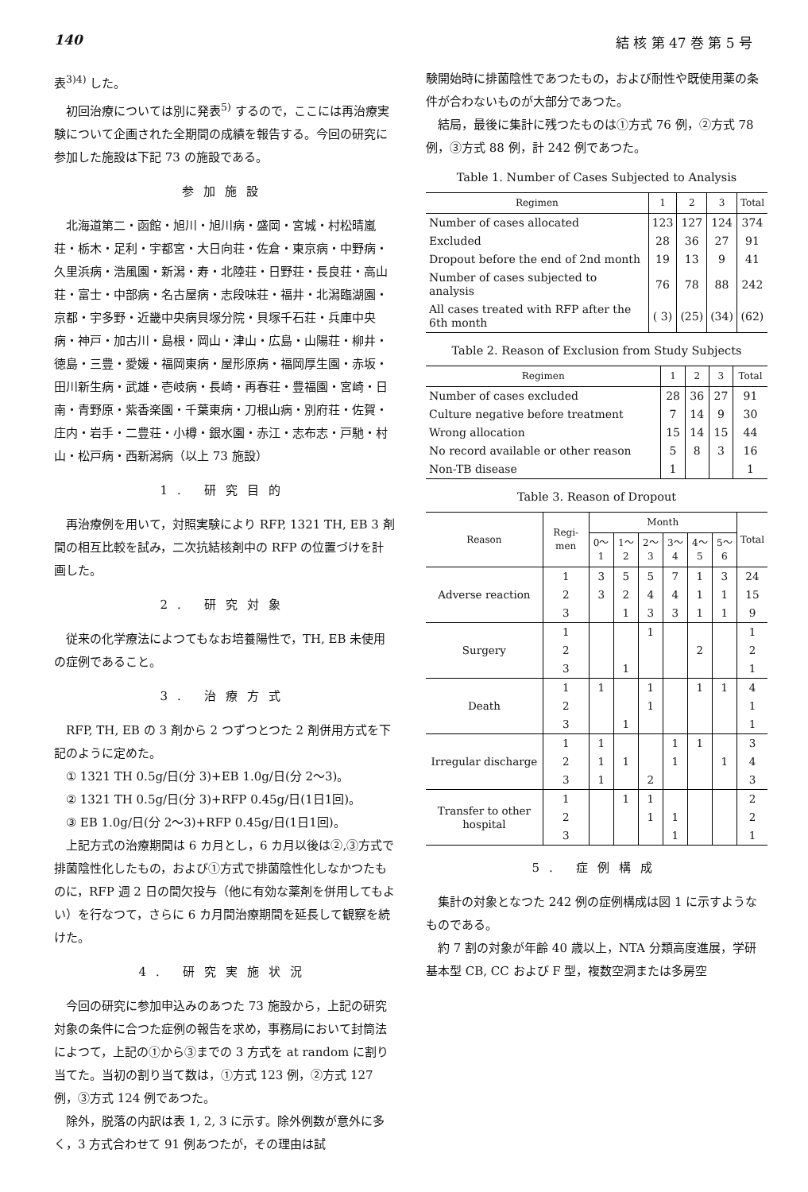140 結 核 第 47 巻 第 5 号
表<sup>3)4)</sup> した。
初回治療については別に発表<sup>5)</sup> するので，ここには再治療実験について企画された全期間の成績を報告する。今回の研究に参加した施設は下記 73 の施設である。
参加施設
北海道第二・函館・旭川・旭川病・盛岡・宮城・村松晴嵐荘・栃木・足利・宇都宮・大日向荘・佐倉・東京病・中野病・久里浜病・浩風園・新潟・寿・北陸荘・日野荘・長良荘・高山荘・富士・中部病・名古屋病・志段味荘・福井・北潟臨湖園・京都・宇多野・近畿中央病貝塚分院・貝塚千石荘・兵庫中央病・神戸・加古川・島根・岡山・津山・広島・山陽荘・柳井・徳島・三豊・愛媛・福岡東病・屋形原病・福岡厚生園・赤坂・田川新生病・武雄・壱岐病・長崎・再春荘・豊福園・宮崎・日南・青野原・紫香楽園・千葉東病・刀根山病・別府荘・佐賀・庄内・岩手・二豊荘・小樽・銀水園・赤江・志布志・戸馳・村山・松戸病・西新潟病（以上 73 施設）
1. 研究目的
再治療例を用いて，対照実験により RFP, 1321 TH, EB 3 剤間の相互比較を試み，二次抗結核剤中の RFP の位置づけを計画した。
2. 研究対象
従来の化学療法によつてもなお培養陽性で，TH, EB 未使用の症例であること。
3. 治療方式
RFP, TH, EB の 3 剤から 2 つずつとつた 2 剤併用方式を下記のように定めた。
① 1321 TH 0.5g/日(分 3)+EB 1.0g/日(分 2～3)。
② 1321 TH 0.5g/日(分 3)+RFP 0.45g/日(1日1回)。
③ EB 1.0g/日(分 2～3)+RFP 0.45g/日(1日1回)。
上記方式の治療期間は 6 カ月とし，6 カ月以後は②,③方式で排菌陰性化したもの，および①方式で排菌陰性化しなかつたものに，RFP 週 2 日の間欠投与（他に有効な薬剤を併用してもよい）を行なつて，さらに 6 カ月間治療期間を延長して観察を続けた。
4. 研究実施状況
今回の研究に参加申込みのあつた 73 施設から，上記の研究対象の条件に合つた症例の報告を求め，事務局において封筒法によつて，上記の①から③までの 3 方式を at random に割り当てた。当初の割り当て数は，①方式 123 例，②方式 127 例，③方式 124 例であつた。
除外，脱落の内訳は表 1, 2, 3 に示す。除外例数が意外に多く，3 方式合わせて 91 例あつたが，その理由は試
験開始時に排菌陰性であつたもの，および耐性や既使用薬の条件が合わないものが大部分であつた。
結局，最後に集計に残つたものは①方式 76 例，②方式 78 例，③方式 88 例，計 242 例であつた。
Table 1. Number of Cases Subjected to Analysis
| Regimen | 1 | 2 | 3 | Total |
| --- | --- | --- | --- | --- |
| Number of cases allocated | 123 | 127 | 124 | 374 |
| Excluded | 28 | 36 | 27 | 91 |
| Dropout before the end of 2nd month | 19 | 13 | 9 | 41 |
| Number of cases subjected to analysis | 76 | 78 | 88 | 242 |
| All cases treated with RFP after the 6th month | ( 3) | (25) | (34) | (62) |
Table 2. Reason of Exclusion from Study Subjects
| Regimen | 1 | 2 | 3 | Total |
| --- | --- | --- | --- | --- |
| Number of cases excluded | 28 | 36 | 27 | 91 |
| Culture negative before treatment | 7 | 14 | 9 | 30 |
| Wrong allocation | 15 | 14 | 15 | 44 |
| No record available or other reason | 5 | 8 | 3 | 16 |
| Non-TB disease | 1 | | | 1 |
Table 3. Reason of Dropout
| Reason | Regi-men | Month | | | | | | Total |
| --- | --- | --- | --- | --- | --- | --- | --- | --- |
| | | 0～1 | 1～2 | 2～3 | 3～4 | 4～5 | 5～6 | |
| Adverse reaction | 1 | 3 | 5 | 5 | 7 | 1 | 3 | 24 |
| | 2 | 3 | 2 | 4 | 4 | 1 | 1 | 15 |
| | 3 | | 1 | 3 | 3 | 1 | 1 | 9 |
| Surgery | 1 | | | 1 | | | | 1 |
| | 2 | | | | | 2 | | 2 |
| | 3 | | 1 | | | | | 1 |
| Death | 1 | 1 | | 1 | | 1 | 1 | 4 |
| | 2 | | | 1 | | | | 1 |
| | 3 | | 1 | | | | | 1 |
| Irregular discharge | 1 | 1 | | | 1 | 1 | | 3 |
| | 2 | 1 | 1 | | 1 | | 1 | 4 |
| | 3 | 1 | | 2 | | | | 3 |
| Transfer to other hospital | 1 | | 1 | 1 | | | | 2 |
| | 2 | | | 1 | 1 | | | 2 |
| | 3 | | | | 1 | | | 1 |
5. 症例構成
集計の対象となつた 242 例の症例構成は図 1 に示すようなものである。
約 7 割の対象が年齢 40 歳以上，NTA 分類高度進展，学研基本型 CB, CC および F 型，複数空洞または多房空